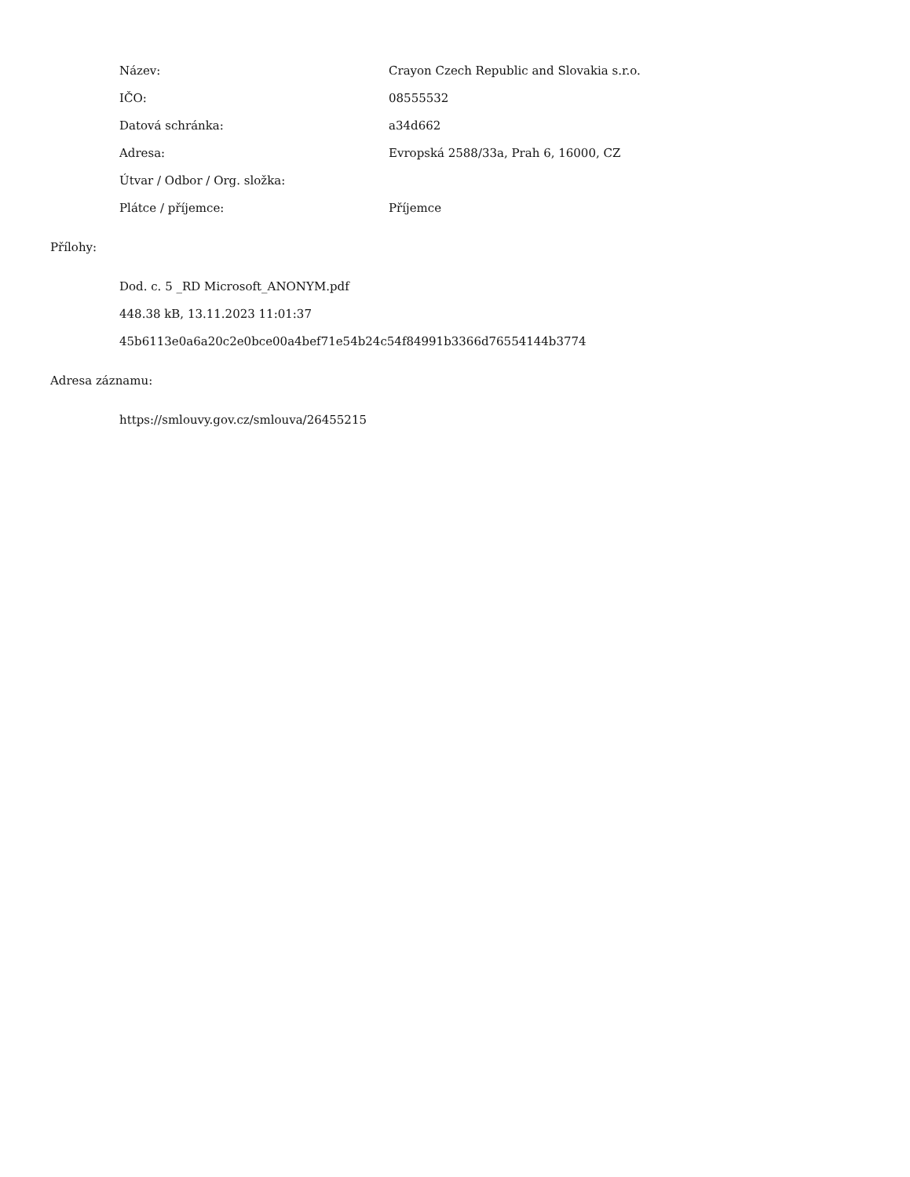Název: Crayon Czech Republic and Slovakia s.r.o.
IČO: 08555532
Datová schránka: a34d662
Adresa: Evropská 2588/33a, Prah 6, 16000, CZ
Útvar / Odbor / Org. složka:
Plátce / příjemce: Příjemce
Přílohy:
Dod. c. 5 _RD Microsoft_ANONYM.pdf
448.38 kB, 13.11.2023 11:01:37
45b6113e0a6a20c2e0bce00a4bef71e54b24c54f84991b3366d76554144b3774
Adresa záznamu:
https://smlouvy.gov.cz/smlouva/26455215